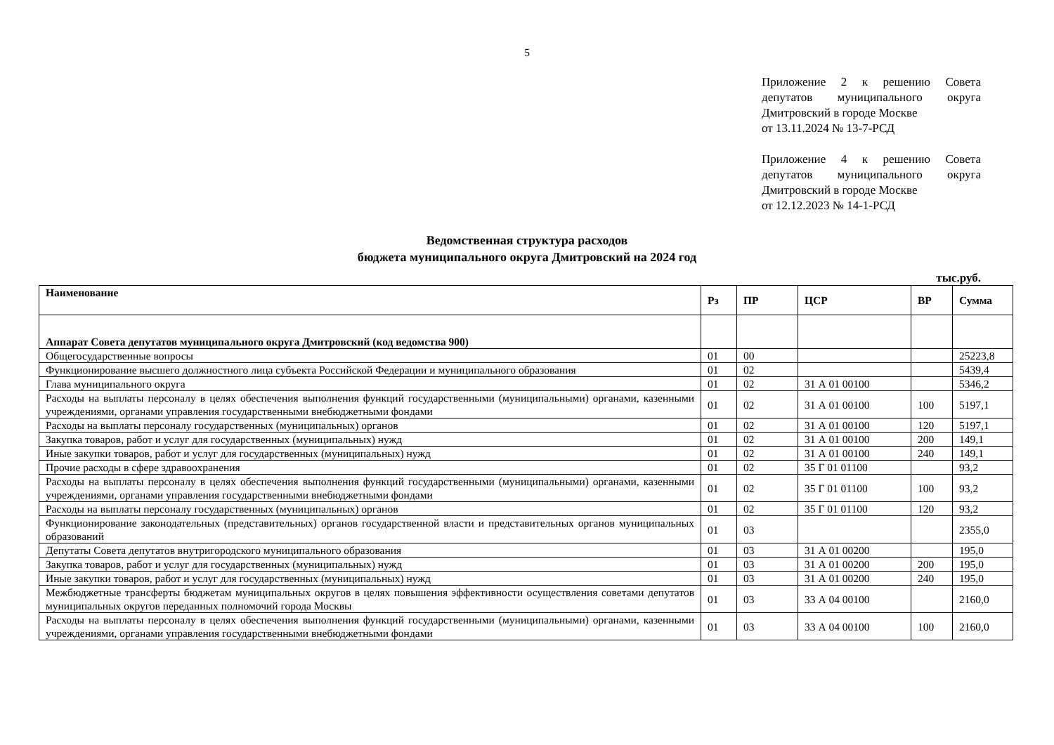5
Приложение 2 к решению Совета депутатов муниципального округа Дмитровский в городе Москве
от 13.11.2024 № 13-7-РСД
Приложение 4 к решению Совета депутатов муниципального округа Дмитровский в городе Москве
от 12.12.2023 № 14-1-РСД
Ведомственная структура расходов
бюджета муниципального округа Дмитровский на 2024 год
тыс.руб.
| Наименование | Рз | ПР | ЦСР | ВР | Сумма |
| --- | --- | --- | --- | --- | --- |
| Аппарат Совета депутатов муниципального округа Дмитровский (код ведомства 900) | | | | | |
| Общегосударственные вопросы | 01 | 00 | | | 25223,8 |
| Функционирование высшего должностного лица субъекта Российской Федерации и муниципального образования | 01 | 02 | | | 5439,4 |
| Глава муниципального округа | 01 | 02 | 31 А 01 00100 | | 5346,2 |
| Расходы на выплаты персоналу в целях обеспечения выполнения функций государственными (муниципальными) органами, казенными учреждениями, органами управления государственными внебюджетными фондами | 01 | 02 | 31 А 01 00100 | 100 | 5197,1 |
| Расходы на выплаты персоналу государственных (муниципальных) органов | 01 | 02 | 31 А 01 00100 | 120 | 5197,1 |
| Закупка товаров, работ и услуг для государственных (муниципальных) нужд | 01 | 02 | 31 А 01 00100 | 200 | 149,1 |
| Иные закупки товаров, работ и услуг для государственных (муниципальных) нужд | 01 | 02 | 31 А 01 00100 | 240 | 149,1 |
| Прочие расходы в сфере здравоохранения | 01 | 02 | 35 Г 01 01100 | | 93,2 |
| Расходы на выплаты персоналу в целях обеспечения выполнения функций государственными (муниципальными) органами, казенными учреждениями, органами управления государственными внебюджетными фондами | 01 | 02 | 35 Г 01 01100 | 100 | 93,2 |
| Расходы на выплаты персоналу государственных (муниципальных) органов | 01 | 02 | 35 Г 01 01100 | 120 | 93,2 |
| Функционирование законодательных (представительных) органов государственной власти и представительных органов муниципальных образований | 01 | 03 | | | 2355,0 |
| Депутаты Совета депутатов внутригородского муниципального образования | 01 | 03 | 31 А 01 00200 | | 195,0 |
| Закупка товаров, работ и услуг для государственных (муниципальных) нужд | 01 | 03 | 31 А 01 00200 | 200 | 195,0 |
| Иные закупки товаров, работ и услуг для государственных (муниципальных) нужд | 01 | 03 | 31 А 01 00200 | 240 | 195,0 |
| Межбюджетные трансферты бюджетам муниципальных округов в целях повышения эффективности осуществления советами депутатов муниципальных округов переданных полномочий города Москвы | 01 | 03 | 33 А 04 00100 | | 2160,0 |
| Расходы на выплаты персоналу в целях обеспечения выполнения функций государственными (муниципальными) органами, казенными учреждениями, органами управления государственными внебюджетными фондами | 01 | 03 | 33 А 04 00100 | 100 | 2160,0 |